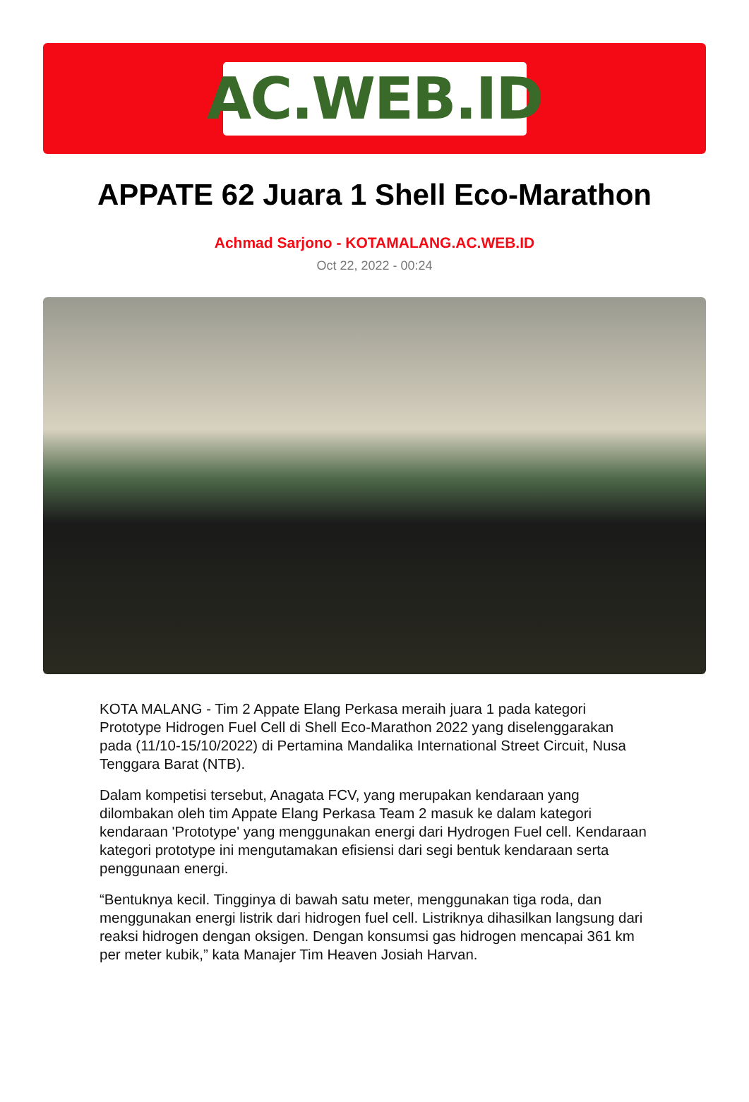AC.WEB.ID
APPATE 62 Juara 1 Shell Eco-Marathon
Achmad Sarjono - KOTAMALANG.AC.WEB.ID
Oct 22, 2022 - 00:24
KOTA MALANG - Tim 2 Appate Elang Perkasa meraih juara 1 pada kategori Prototype Hidrogen Fuel Cell di Shell Eco-Marathon 2022 yang diselenggarakan pada (11/10-15/10/2022) di Pertamina Mandalika International Street Circuit, Nusa Tenggara Barat (NTB).
Dalam kompetisi tersebut, Anagata FCV, yang merupakan kendaraan yang dilombakan oleh tim Appate Elang Perkasa Team 2 masuk ke dalam kategori kendaraan 'Prototype' yang menggunakan energi dari Hydrogen Fuel cell. Kendaraan kategori prototype ini mengutamakan efisiensi dari segi bentuk kendaraan serta penggunaan energi.
“Bentuknya kecil. Tingginya di bawah satu meter, menggunakan tiga roda, dan menggunakan energi listrik dari hidrogen fuel cell. Listriknya dihasilkan langsung dari reaksi hidrogen dengan oksigen. Dengan konsumsi gas hidrogen mencapai 361 km per meter kubik,” kata Manajer Tim Heaven Josiah Harvan.